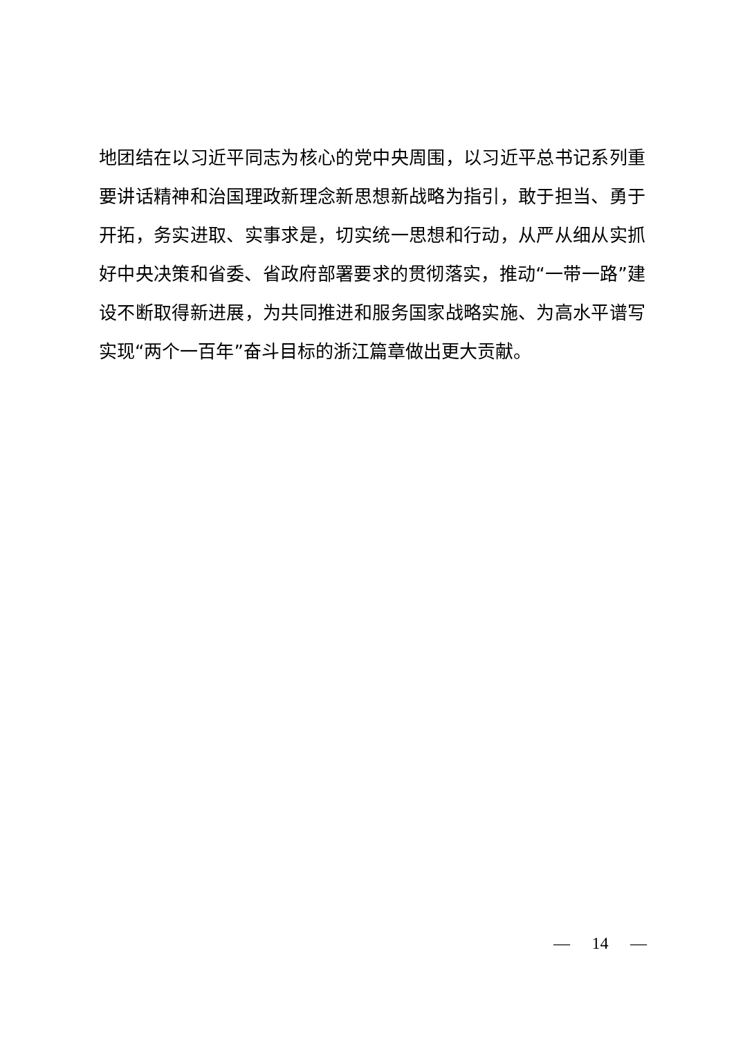地团结在以习近平同志为核心的党中央周围，以习近平总书记系列重要讲话精神和治国理政新理念新思想新战略为指引，敢于担当、勇于开拓，务实进取、实事求是，切实统一思想和行动，从严从细从实抓好中央决策和省委、省政府部署要求的贯彻落实，推动“一带一路”建设不断取得新进展，为共同推进和服务国家战略实施、为高水平谱写实现“两个一百年”奋斗目标的浙江篇章做出更大贡献。
— 14 —